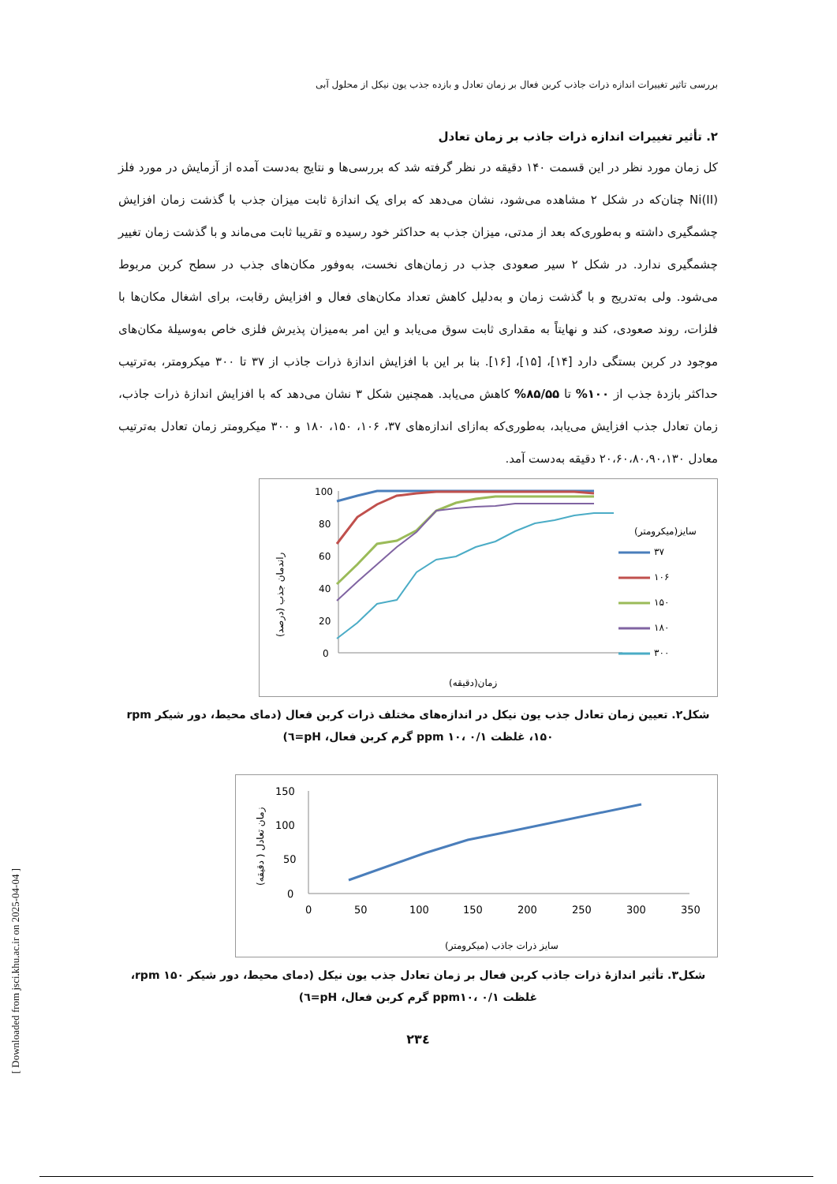بررسی تاثیر تغییرات اندازه ذرات جاذب کربن فعال بر زمان تعادل و بازده جذب یون نیکل از محلول آبی
۲. تأثیر تغییرات اندازه ذرات جاذب بر زمان تعادل
کل زمان مورد نظر در این قسمت ۱۴۰ دقیقه در نظر گرفته شد که بررسی‌ها و نتایج به‌دست آمده از آزمایش در مورد فلز Ni(II) چنان‌که در شکل ۲ مشاهده می‌شود، نشان می‌دهد که برای یک اندازۀ ثابت میزان جذب با گذشت زمان افزایش چشمگیری داشته و به‌طوری‌که بعد از مدتی، میزان جذب به حداکثر خود رسیده و تقریبا ثابت می‌ماند و با گذشت زمان تغییر چشمگیری ندارد. در شکل ۲ سیر صعودی جذب در زمان‌های نخست، به‌وفور مکان‌های جذب در سطح کربن مربوط می‌شود. ولی به‌تدریج و با گذشت زمان و به‌دلیل کاهش تعداد مکان‌های فعال و افزایش رقابت، برای اشغال مکان‌ها با فلزات، روند صعودی، کند و نهایتاً به مقداری ثابت سوق می‌یابد و این امر به‌میزان پذیرش فلزی خاص به‌وسیلۀ مکان‌های موجود در کربن بستگی دارد [۱۴]، [۱۵]، [۱۶]. بنا بر این با افزایش اندازۀ ذرات جاذب از ۳۷ تا ۳۰۰ میکرومتر، به‌ترتیب حداکثر بازدۀ جذب از ۱۰۰% تا ۸۵/۵۵% کاهش می‌یابد. همچنین شکل ۳ نشان می‌دهد که با افزایش اندازۀ ذرات جاذب، زمان تعادل جذب افزایش می‌یابد، به‌طوری‌که به‌ازای اندازه‌های ۳۷، ۱۰۶، ۱۵۰، ۱۸۰ و ۳۰۰ میکرومتر زمان تعادل به‌ترتیب معادل ۲۰،۶۰،۸۰،۹۰،۱۳۰ دقیقه به‌دست آمد.
100
80
60
40
20
0
(درصد) راندمان جذب
زمان(دقیقه)
سایز(میکرومتر)
۳۷
۱۰۶
۱۵۰
۱۸۰
۳۰۰
شکل۲. تعیین زمان تعادل جذب یون نیکل در اندازه‌های مختلف ذرات کربن فعال (دمای محیط، دور شیکر rpm ۱۵۰، غلظت ppm ۱۰، ۰/۱ گرم کربن فعال، pH=٦)
150
100
50
0
0
50
100
150
200
250
300
350
زمان تعادل ( دقیقه)
سایز ذرات جاذب (میکرومتر)
شکل۳. تأثیر اندازۀ ذرات جاذب کربن فعال بر زمان تعادل جذب یون نیکل (دمای محیط، دور شیکر rpm ۱۵۰، غلظت ppm۱۰، ۰/۱ گرم کربن فعال، pH=٦)
۲۳٤
[ Downloaded from jsci.khu.ac.ir on 2025-04-04 ]